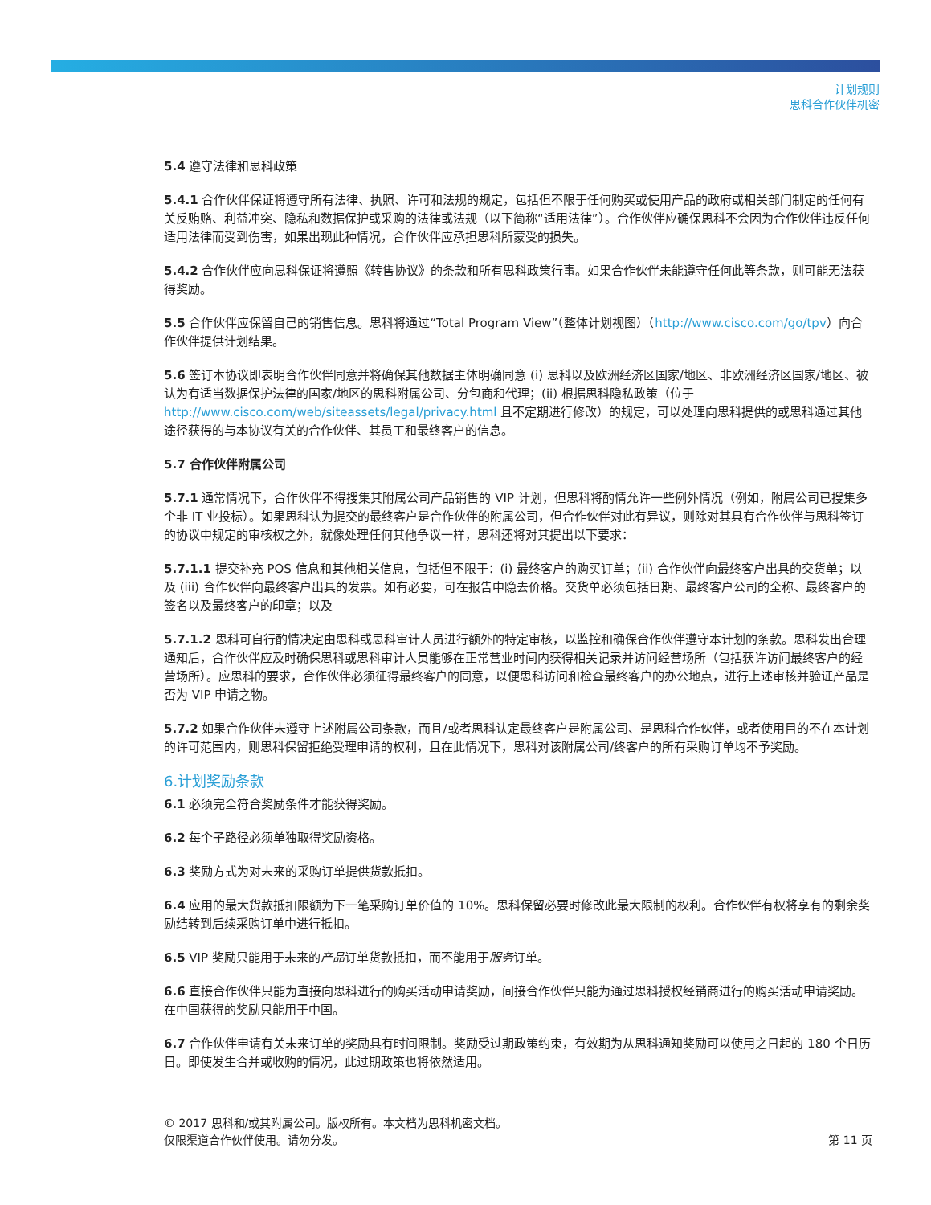计划规则
思科合作伙伴机密
5.4 遵守法律和思科政策
5.4.1 合作伙伴保证将遵守所有法律、执照、许可和法规的规定，包括但不限于任何购买或使用产品的政府或相关部门制定的任何有关反贿赂、利益冲突、隐私和数据保护或采购的法律或法规（以下简称“适用法律”）。合作伙伴应确保思科不会因为合作伙伴违反任何适用法律而受到伤害，如果出现此种情况，合作伙伴应承担思科所蒙受的损失。
5.4.2 合作伙伴应向思科保证将遵照《转售协议》的条款和所有思科政策行事。如果合作伙伴未能遵守任何此等条款，则可能无法获得奖励。
5.5 合作伙伴应保留自己的销售信息。思科将通过“Total Program View”（整体计划视图）（http://www.cisco.com/go/tpv）向合作伙伴提供计划结果。
5.6 签订本协议即表明合作伙伴同意并将确保其他数据主体明确同意 (i) 思科以及欧洲经济区国家/地区、非欧洲经济区国家/地区、被认为有适当数据保护法律的国家/地区的思科附属公司、分包商和代理；(ii) 根据思科隐私政策（位于 http://www.cisco.com/web/siteassets/legal/privacy.html 且不定期进行修改）的规定，可以处理向思科提供的或思科通过其他途径获得的与本协议有关的合作伙伴、其员工和最终客户的信息。
5.7 合作伙伴附属公司
5.7.1 通常情况下，合作伙伴不得搜集其附属公司产品销售的 VIP 计划，但思科将酌情允许一些例外情况（例如，附属公司已搜集多个非 IT 业投标）。如果思科认为提交的最终客户是合作伙伴的附属公司，但合作伙伴对此有异议，则除对其具有合作伙伴与思科签订的协议中规定的审核权之外，就像处理任何其他争议一样，思科还将对其提出以下要求：
5.7.1.1 提交补充 POS 信息和其他相关信息，包括但不限于：(i) 最终客户的购买订单；(ii) 合作伙伴向最终客户出具的交货单；以及 (iii) 合作伙伴向最终客户出具的发票。如有必要，可在报告中隐去价格。交货单必须包括日期、最终客户公司的全称、最终客户的签名以及最终客户的印章；以及
5.7.1.2 思科可自行酌情决定由思科或思科审计人员进行额外的特定审核，以监控和确保合作伙伴遵守本计划的条款。思科发出合理通知后，合作伙伴应及时确保思科或思科审计人员能够在正常营业时间内获得相关记录并访问经营场所（包括获许访问最终客户的经营场所）。应思科的要求，合作伙伴必须征得最终客户的同意，以便思科访问和检查最终客户的办公地点，进行上述审核并验证产品是否为 VIP 申请之物。
5.7.2 如果合作伙伴未遵守上述附属公司条款，而且/或者思科认定最终客户是附属公司、是思科合作伙伴，或者使用目的不在本计划的许可范围内，则思科保留拒绝受理申请的权利，且在此情况下，思科对该附属公司/终客户的所有采购订单均不予奖励。
6.计划奖励条款
6.1 必须完全符合奖励条件才能获得奖励。
6.2 每个子路径必须单独取得奖励资格。
6.3 奖励方式为对未来的采购订单提供货款抵扣。
6.4 应用的最大货款抵扣限额为下一笔采购订单价值的 10%。思科保留必要时修改此最大限制的权利。合作伙伴有权将享有的剩余奖励结转到后续采购订单中进行抵扣。
6.5 VIP 奖励只能用于未来的产品订单货款抵扣，而不能用于服务订单。
6.6 直接合作伙伴只能为直接向思科进行的购买活动申请奖励，间接合作伙伴只能为通过思科授权经销商进行的购买活动申请奖励。在中国获得的奖励只能用于中国。
6.7 合作伙伴申请有关未来订单的奖励具有时间限制。奖励受过期政策约束，有效期为从思科通知奖励可以使用之日起的 180 个日历日。即使发生合并或收购的情况，此过期政策也将依然适用。
© 2017 思科和/或其附属公司。版权所有。本文档为思科机密文档。
仅限渠道合作伙伴使用。请勿分发。
第 11 页